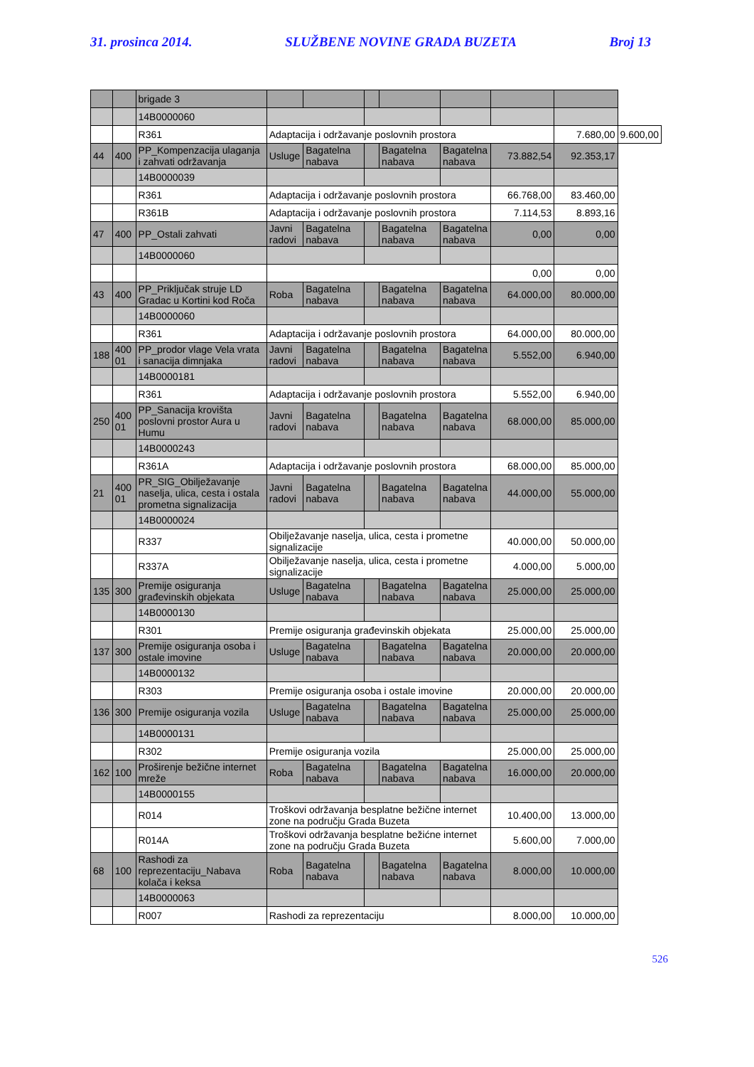31. prosinca 2014. SLUŽBENE NOVINE GRADA BUZETA Broj 13
| | | brigade 3 | | | | | | | | |
| | | 14B0000060 | | | | | | | | |
| | | R361 | Adaptacija i održavanje poslovnih prostora | | | | | | 7.680,00 | 9.600,00 |
| 44 | 400 | PP_Kompenzacija ulaganja i zahvati održavanja | Usluge | Bagatelna nabava | | Bagatelna nabava | Bagatelna nabava | 73.882,54 | 92.353,17 | |
| | | 14B0000039 | | | | | | | | |
| | | R361 | Adaptacija i održavanje poslovnih prostora | | | | | 66.768,00 | 83.460,00 | |
| | | R361B | Adaptacija i održavanje poslovnih prostora | | | | | 7.114,53 | 8.893,16 | |
| 47 | 400 | PP_Ostali zahvati | Javni radovi | Bagatelna nabava | | Bagatelna nabava | Bagatelna nabava | 0,00 | 0,00 | |
| | | 14B0000060 | | | | | | | | |
| | | | | | | | | 0,00 | 0,00 | |
| 43 | 400 | PP_Priključak struje LD Gradac u Kortini kod Roča | Roba | Bagatelna nabava | | Bagatelna nabava | Bagatelna nabava | 64.000,00 | 80.000,00 | |
| | | 14B0000060 | | | | | | | | |
| | | R361 | Adaptacija i održavanje poslovnih prostora | | | | | 64.000,00 | 80.000,00 | |
| 188 | 400 01 | PP_prodor vlage Vela vrata i sanacija dimnjaka | Javni radovi | Bagatelna nabava | | Bagatelna nabava | Bagatelna nabava | 5.552,00 | 6.940,00 | |
| | | 14B0000181 | | | | | | | | |
| | | R361 | Adaptacija i održavanje poslovnih prostora | | | | | 5.552,00 | 6.940,00 | |
| 250 | 400 01 | PP_Sanacija krovišta poslovni prostor Aura u Humu | Javni radovi | Bagatelna nabava | | Bagatelna nabava | Bagatelna nabava | 68.000,00 | 85.000,00 | |
| | | 14B0000243 | | | | | | | | |
| | | R361A | Adaptacija i održavanje poslovnih prostora | | | | | 68.000,00 | 85.000,00 | |
| 21 | 400 01 | PR_SIG_Obilježavanje naselja, ulica, cesta i ostala prometna signalizacija | Javni radovi | Bagatelna nabava | | Bagatelna nabava | Bagatelna nabava | 44.000,00 | 55.000,00 | |
| | | 14B0000024 | | | | | | | | |
| | | R337 | Obilježavanje naselja, ulica, cesta i prometne signalizacije | | | | | 40.000,00 | 50.000,00 | |
| | | R337A | Obilježavanje naselja, ulica, cesta i prometne signalizacije | | | | | 4.000,00 | 5.000,00 | |
| 135 | 300 | Premije osiguranja građevinskih objekata | Usluge | Bagatelna nabava | | Bagatelna nabava | Bagatelna nabava | 25.000,00 | 25.000,00 | |
| | | 14B0000130 | | | | | | | | |
| | | R301 | Premije osiguranja građevinskih objekata | | | | | 25.000,00 | 25.000,00 | |
| 137 | 300 | Premije osiguranja osoba i ostale imovine | Usluge | Bagatelna nabava | | Bagatelna nabava | Bagatelna nabava | 20.000,00 | 20.000,00 | |
| | | 14B0000132 | | | | | | | | |
| | | R303 | Premije osiguranja osoba i ostale imovine | | | | | 20.000,00 | 20.000,00 | |
| 136 | 300 | Premije osiguranja vozila | Usluge | Bagatelna nabava | | Bagatelna nabava | Bagatelna nabava | 25.000,00 | 25.000,00 | |
| | | 14B0000131 | | | | | | | | |
| | | R302 | Premije osiguranja vozila | | | | | 25.000,00 | 25.000,00 | |
| 162 | 100 | Proširenje bežične internet mreže | Roba | Bagatelna nabava | | Bagatelna nabava | Bagatelna nabava | 16.000,00 | 20.000,00 | |
| | | 14B0000155 | | | | | | | | |
| | | R014 | Troškovi održavanja besplatne bežične internet zone na području Grada Buzeta | | | | | 10.400,00 | 13.000,00 | |
| | | R014A | Troškovi održavanja besplatne bežićne internet zone na području Grada Buzeta | | | | | 5.600,00 | 7.000,00 | |
| 68 | 100 | Rashodi za reprezentaciju_Nabava kolača i keksa | Roba | Bagatelna nabava | | Bagatelna nabava | Bagatelna nabava | 8.000,00 | 10.000,00 | |
| | | 14B0000063 | | | | | | | | |
| | | R007 | Rashodi za reprezentaciju | | | | | 8.000,00 | 10.000,00 | |
526